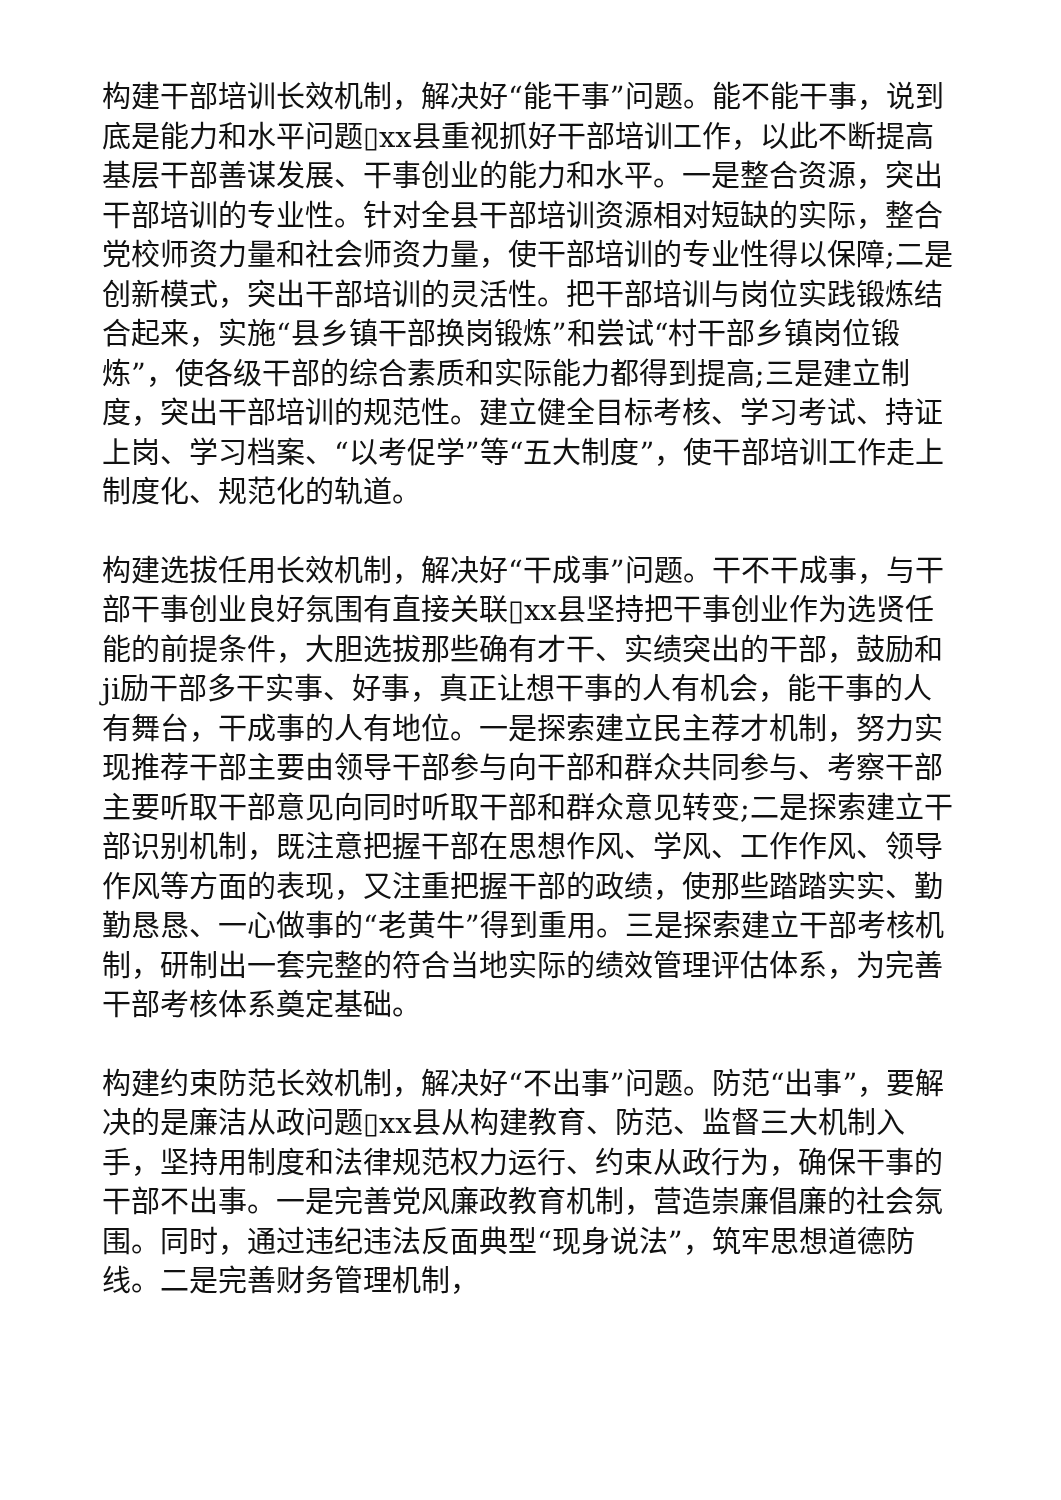构建干部培训长效机制，解决好“能干事”问题。能不能干事，说到底是能力和水平问题▯xx县重视抓好干部培训工作，以此不断提高基层干部善谋发展、干事创业的能力和水平。一是整合资源，突出干部培训的专业性。针对全县干部培训资源相对短缺的实际，整合党校师资力量和社会师资力量，使干部培训的专业性得以保障;二是创新模式，突出干部培训的灵活性。把干部培训与岗位实践锻炼结合起来，实施“县乡镇干部换岗锻炼”和尝试“村干部乡镇岗位锻炼”，使各级干部的综合素质和实际能力都得到提高;三是建立制度，突出干部培训的规范性。建立健全目标考核、学习考试、持证上岗、学习档案、“以考促学”等“五大制度”，使干部培训工作走上制度化、规范化的轨道。
构建选拔任用长效机制，解决好“干成事”问题。干不干成事，与干部干事创业良好氛围有直接关联▯xx县坚持把干事创业作为选贤任能的前提条件，大胆选拔那些确有才干、实绩突出的干部，鼓励和ji励干部多干实事、好事，真正让想干事的人有机会，能干事的人有舞台，干成事的人有地位。一是探索建立民主荐才机制，努力实现推荐干部主要由领导干部参与向干部和群众共同参与、考察干部主要听取干部意见向同时听取干部和群众意见转变;二是探索建立干部识别机制，既注意把握干部在思想作风、学风、工作作风、领导作风等方面的表现，又注重把握干部的政绩，使那些踏踏实实、勤勤恳恳、一心做事的“老黄牛”得到重用。三是探索建立干部考核机制，研制出一套完整的符合当地实际的绩效管理评估体系，为完善干部考核体系奠定基础。
构建约束防范长效机制，解决好“不出事”问题。防范“出事”，要解决的是廉洁从政问题▯xx县从构建教育、防范、监督三大机制入手，坚持用制度和法律规范权力运行、约束从政行为，确保干事的干部不出事。一是完善党风廉政教育机制，营造崇廉倡廉的社会氛围。同时，通过违纪违法反面典型“现身说法”，筑牢思想道德防线。二是完善财务管理机制，